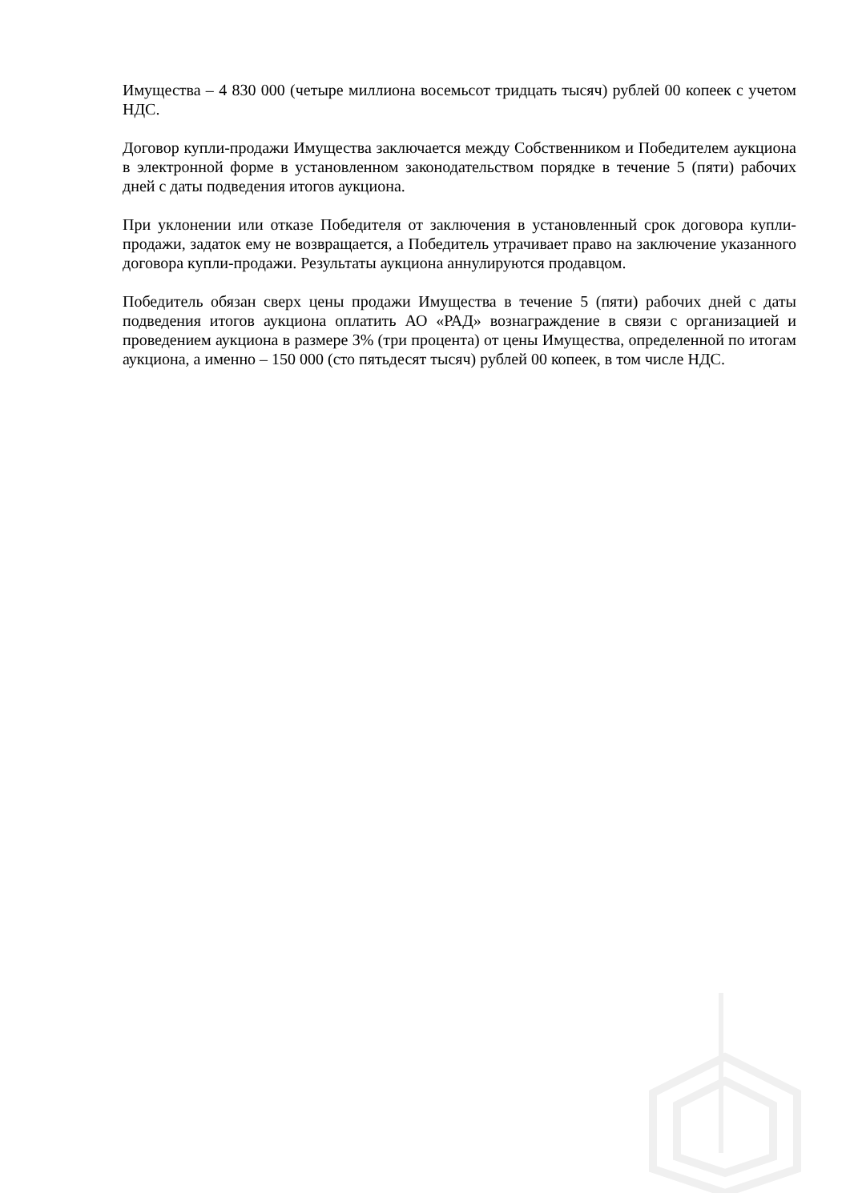Имущества – 4 830 000 (четыре миллиона восемьсот тридцать тысяч) рублей 00 копеек с учетом НДС.
Договор купли-продажи Имущества заключается между Собственником и Победителем аукциона в электронной форме в установленном законодательством порядке в течение 5 (пяти) рабочих дней с даты подведения итогов аукциона.
При уклонении или отказе Победителя от заключения в установленный срок договора купли-продажи, задаток ему не возвращается, а Победитель утрачивает право на заключение указанного договора купли-продажи. Результаты аукциона аннулируются продавцом.
Победитель обязан сверх цены продажи Имущества в течение 5 (пяти) рабочих дней с даты подведения итогов аукциона оплатить АО «РАД» вознаграждение в связи с организацией и проведением аукциона в размере 3% (три процента) от цены Имущества, определенной по итогам аукциона, а именно – 150 000 (сто пятьдесят тысяч) рублей 00 копеек, в том числе НДС.